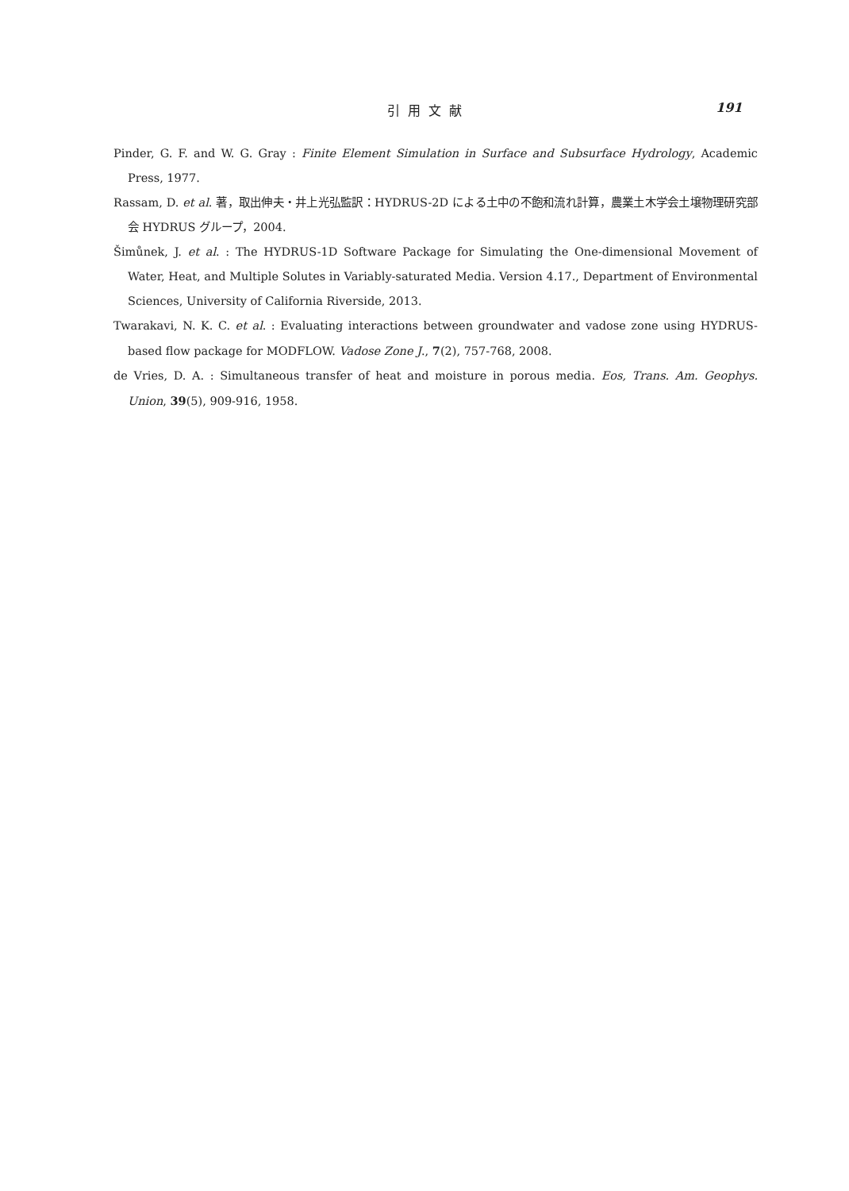引用文献 191
Pinder, G. F. and W. G. Gray : Finite Element Simulation in Surface and Subsurface Hydrology, Academic Press, 1977.
Rassam, D. et al. 著，取出伸夫・井上光弘監訳：HYDRUS-2D による土中の不飽和流れ計算，農業土木学会土壌物理研究部会 HYDRUS グループ，2004.
Šimůnek, J. et al. : The HYDRUS-1D Software Package for Simulating the One-dimensional Movement of Water, Heat, and Multiple Solutes in Variably-saturated Media. Version 4.17., Department of Environmental Sciences, University of California Riverside, 2013.
Twarakavi, N. K. C. et al. : Evaluating interactions between groundwater and vadose zone using HYDRUS-based flow package for MODFLOW. Vadose Zone J., 7(2), 757-768, 2008.
de Vries, D. A. : Simultaneous transfer of heat and moisture in porous media. Eos, Trans. Am. Geophys. Union, 39(5), 909-916, 1958.